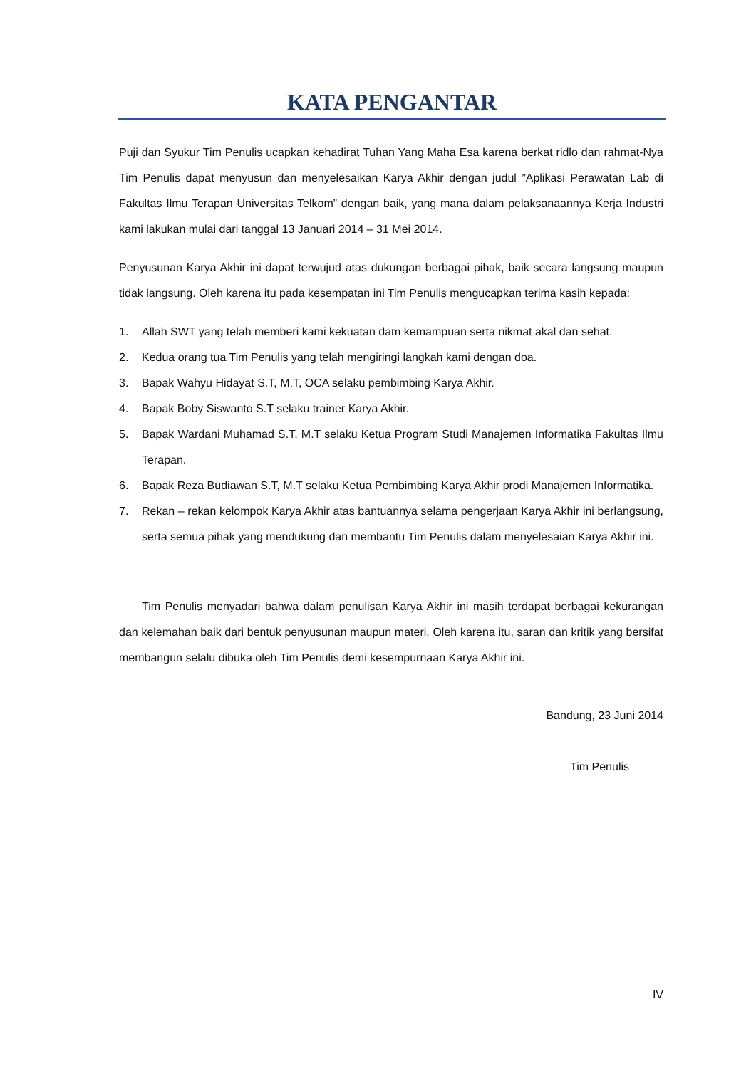KATA PENGANTAR
Puji dan Syukur Tim Penulis ucapkan kehadirat Tuhan Yang Maha Esa karena berkat ridlo dan rahmat-Nya Tim Penulis dapat menyusun dan menyelesaikan Karya Akhir dengan judul ”Aplikasi Perawatan Lab di Fakultas Ilmu Terapan Universitas Telkom” dengan baik, yang mana dalam pelaksanaannya Kerja Industri kami lakukan mulai dari tanggal 13 Januari 2014 – 31 Mei 2014.
Penyusunan Karya Akhir ini dapat terwujud atas dukungan berbagai pihak, baik secara langsung maupun tidak langsung. Oleh karena itu pada kesempatan ini Tim Penulis mengucapkan terima kasih kepada:
1. Allah SWT yang telah memberi kami kekuatan dam kemampuan serta nikmat akal dan sehat.
2. Kedua orang tua Tim Penulis yang telah mengiringi langkah kami dengan doa.
3. Bapak Wahyu Hidayat S.T, M.T, OCA selaku pembimbing Karya Akhir.
4. Bapak Boby Siswanto S.T selaku trainer Karya Akhir.
5. Bapak Wardani Muhamad S.T, M.T selaku Ketua Program Studi Manajemen Informatika Fakultas Ilmu Terapan.
6. Bapak Reza Budiawan S.T, M.T selaku Ketua Pembimbing Karya Akhir prodi Manajemen Informatika.
7. Rekan – rekan kelompok Karya Akhir atas bantuannya selama pengerjaan Karya Akhir ini berlangsung, serta semua pihak yang mendukung dan membantu Tim Penulis dalam menyelesaian Karya Akhir ini.
Tim Penulis menyadari bahwa dalam penulisan Karya Akhir ini masih terdapat berbagai kekurangan dan kelemahan baik dari bentuk penyusunan maupun materi. Oleh karena itu, saran dan kritik yang bersifat membangun selalu dibuka oleh Tim Penulis demi kesempurnaan Karya Akhir ini.
Bandung, 23 Juni 2014
Tim Penulis
IV